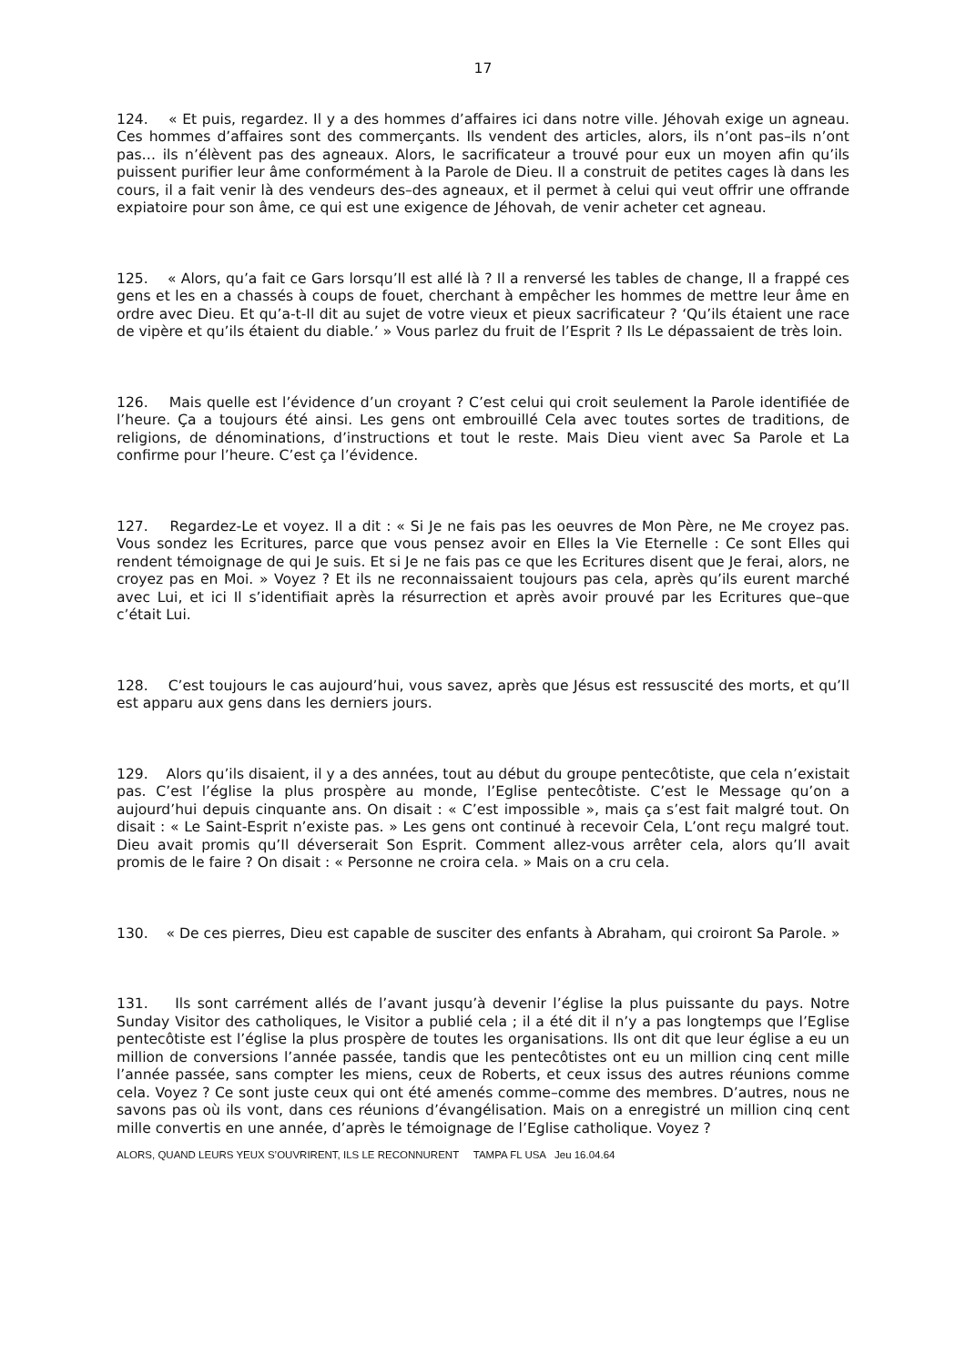17
124. « Et puis, regardez. Il y a des hommes d’affaires ici dans notre ville. Jéhovah exige un agneau. Ces hommes d’affaires sont des commerçants. Ils vendent des articles, alors, ils n’ont pas–ils n’ont pas… ils n’élèvent pas des agneaux. Alors, le sacrificateur a trouvé pour eux un moyen afin qu’ils puissent purifier leur âme conformément à la Parole de Dieu. Il a construit de petites cages là dans les cours, il a fait venir là des vendeurs des–des agneaux, et il permet à celui qui veut offrir une offrande expiatoire pour son âme, ce qui est une exigence de Jéhovah, de venir acheter cet agneau.
125. « Alors, qu’a fait ce Gars lorsqu’Il est allé là ? Il a renversé les tables de change, Il a frappé ces gens et les en a chassés à coups de fouet, cherchant à empêcher les hommes de mettre leur âme en ordre avec Dieu. Et qu’a-t-Il dit au sujet de votre vieux et pieux sacrificateur ? ‘Qu’ils étaient une race de vipère et qu’ils étaient du diable.’ » Vous parlez du fruit de l’Esprit ? Ils Le dépassaient de très loin.
126. Mais quelle est l’évidence d’un croyant ? C’est celui qui croit seulement la Parole identifiée de l’heure. Ça a toujours été ainsi. Les gens ont embrouillé Cela avec toutes sortes de traditions, de religions, de dénominations, d’instructions et tout le reste. Mais Dieu vient avec Sa Parole et La confirme pour l’heure. C’est ça l’évidence.
127. Regardez-Le et voyez. Il a dit : « Si Je ne fais pas les oeuvres de Mon Père, ne Me croyez pas. Vous sondez les Ecritures, parce que vous pensez avoir en Elles la Vie Eternelle : Ce sont Elles qui rendent témoignage de qui Je suis. Et si Je ne fais pas ce que les Ecritures disent que Je ferai, alors, ne croyez pas en Moi. » Voyez ? Et ils ne reconnaissaient toujours pas cela, après qu’ils eurent marché avec Lui, et ici Il s’identifiait après la résurrection et après avoir prouvé par les Ecritures que–que c’était Lui.
128. C’est toujours le cas aujourd’hui, vous savez, après que Jésus est ressuscité des morts, et qu’Il est apparu aux gens dans les derniers jours.
129. Alors qu’ils disaient, il y a des années, tout au début du groupe pentecôtiste, que cela n’existait pas. C’est l’église la plus prospère au monde, l’Eglise pentecôtiste. C’est le Message qu’on a aujourd’hui depuis cinquante ans. On disait : « C’est impossible », mais ça s’est fait malgré tout. On disait : « Le Saint-Esprit n’existe pas. » Les gens ont continué à recevoir Cela, L’ont reçu malgré tout. Dieu avait promis qu’Il déverserait Son Esprit. Comment allez-vous arrêter cela, alors qu’Il avait promis de le faire ? On disait : « Personne ne croira cela. » Mais on a cru cela.
130. « De ces pierres, Dieu est capable de susciter des enfants à Abraham, qui croiront Sa Parole. »
131. Ils sont carrément allés de l’avant jusqu’à devenir l’église la plus puissante du pays. Notre Sunday Visitor des catholiques, le Visitor a publié cela ; il a été dit il n’y a pas longtemps que l’Eglise pentecôtiste est l’église la plus prospère de toutes les organisations. Ils ont dit que leur église a eu un million de conversions l’année passée, tandis que les pentecôtistes ont eu un million cinq cent mille l’année passée, sans compter les miens, ceux de Roberts, et ceux issus des autres réunions comme cela. Voyez ? Ce sont juste ceux qui ont été amenés comme–comme des membres. D’autres, nous ne savons pas où ils vont, dans ces réunions d’évangélisation. Mais on a enregistré un million cinq cent mille convertis en une année, d’après le témoignage de l’Eglise catholique. Voyez ?
ALORS, QUAND LEURS YEUX S’OUVRIRENT, ILS LE RECONNURENT TAMPA FL USA Jeu 16.04.64